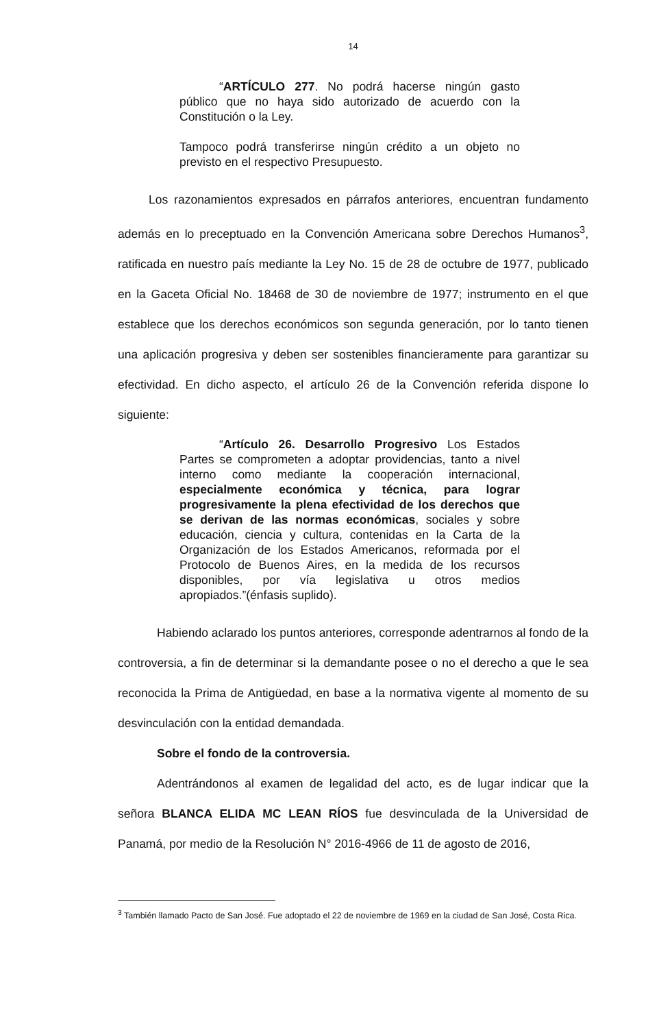14
“ARTÍCULO 277. No podrá hacerse ningún gasto público que no haya sido autorizado de acuerdo con la Constitución o la Ley.
Tampoco podrá transferirse ningún crédito a un objeto no previsto en el respectivo Presupuesto.
Los razonamientos expresados en párrafos anteriores, encuentran fundamento además en lo preceptuado en la Convención Americana sobre Derechos Humanos<sup>3</sup>, ratificada en nuestro país mediante la Ley No. 15 de 28 de octubre de 1977, publicado en la Gaceta Oficial No. 18468 de 30 de noviembre de 1977; instrumento en el que establece que los derechos económicos son segunda generación, por lo tanto tienen una aplicación progresiva y deben ser sostenibles financieramente para garantizar su efectividad. En dicho aspecto, el artículo 26 de la Convención referida dispone lo siguiente:
“Artículo 26. Desarrollo Progresivo Los Estados Partes se comprometen a adoptar providencias, tanto a nivel interno como mediante la cooperación internacional, especialmente económica y técnica, para lograr progresivamente la plena efectividad de los derechos que se derivan de las normas económicas, sociales y sobre educación, ciencia y cultura, contenidas en la Carta de la Organización de los Estados Americanos, reformada por el Protocolo de Buenos Aires, en la medida de los recursos disponibles, por vía legislativa u otros medios apropiados.”(énfasis suplido).
Habiendo aclarado los puntos anteriores, corresponde adentrarnos al fondo de la controversia, a fin de determinar si la demandante posee o no el derecho a que le sea reconocida la Prima de Antigüedad, en base a la normativa vigente al momento de su desvinculación con la entidad demandada.
Sobre el fondo de la controversia.
Adentrándonos al examen de legalidad del acto, es de lugar indicar que la señora BLANCA ELIDA MC LEAN RÍOS fue desvinculada de la Universidad de Panamá, por medio de la Resolución N° 2016-4966 de 11 de agosto de 2016,
<sup>3</sup> También llamado Pacto de San José. Fue adoptado el 22 de noviembre de 1969 en la ciudad de San José, Costa Rica.